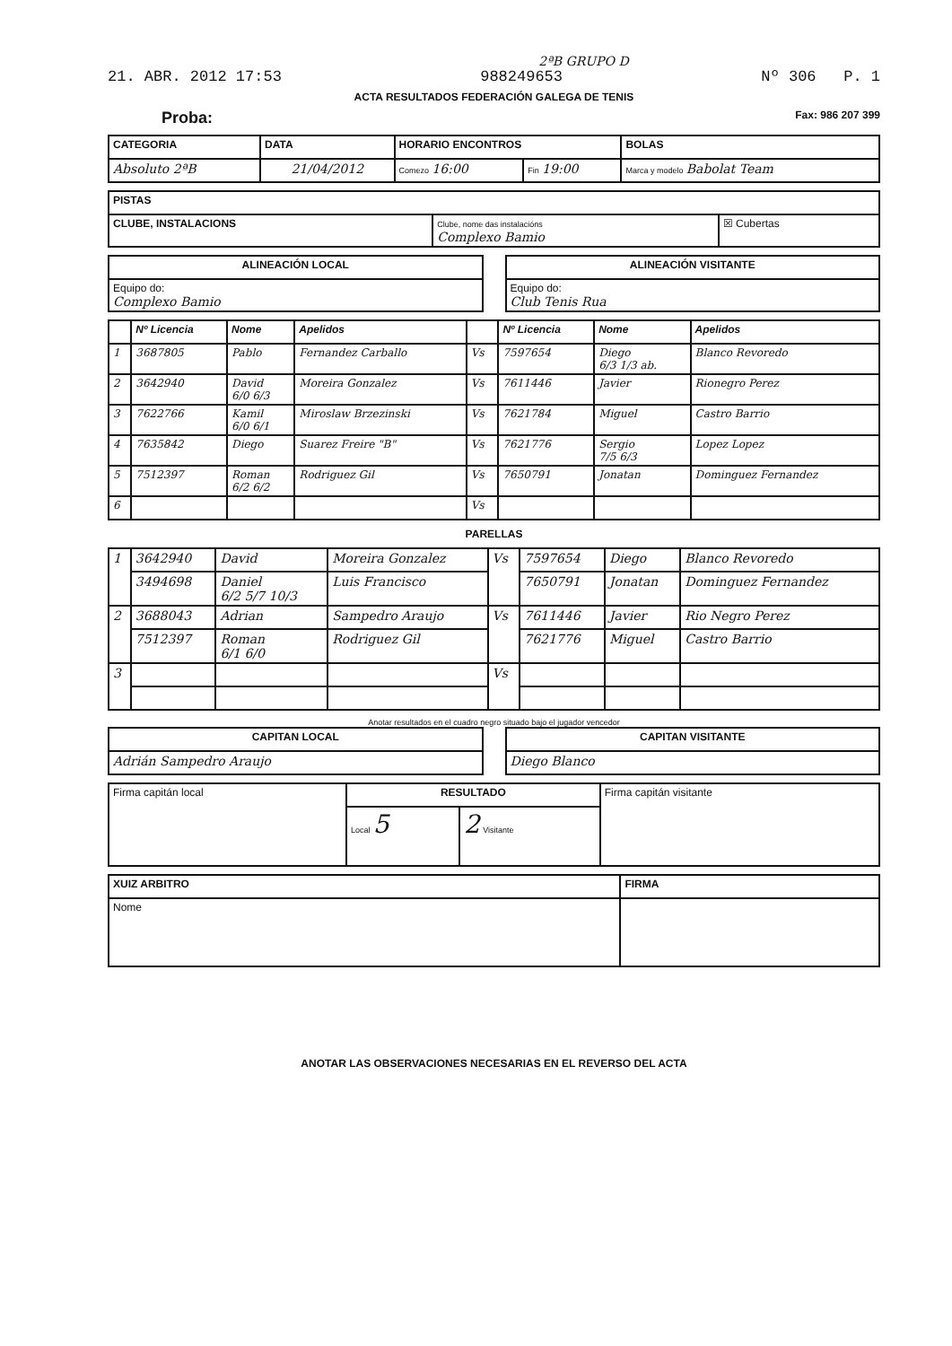2ªB GRUPO D
21. ABR. 2012 17:53 988249653 Nº 306 P. 1
ACTA RESULTADOS FEDERACIÓN GALEGA DE TENIS
Proba: Fax: 986 207 399
| CATEGORIA | DATA | HORARIO ENCONTROS | | BOLAS |
| --- | --- | --- | --- | --- |
| Absoluto 2ªB | 21/04/2012 | Comezo 16:00 | Fin 19:00 | Marca y modelo Babolat Team |
| PISTAS | | |
| --- | --- | --- |
| CLUBE, INSTALACIONS | Clube, nome das instalacións Complexo Bamio | ☒ Cubertas |
| ALINEACIÓN LOCAL |
| --- |
| Equipo do: Complexo Bamio |
| ALINEACIÓN VISITANTE |
| --- |
| Equipo do: Club Tenis Rua |
| | Nº Licencia | Nome | Apelidos | | Nº Licencia | Nome | Apelidos |
| --- | --- | --- | --- | --- | --- | --- | --- |
| 1 | 3687805 | Pablo | Fernandez Carballo | Vs | 7597654 | Diego 6/3 1/3 ab. | Blanco Revoredo |
| 2 | 3642940 | David 6/0 6/3 | Moreira Gonzalez | Vs | 7611446 | Javier | Rionegro Perez |
| 3 | 7622766 | Kamil 6/0 6/1 | Miroslaw Brzezinski | Vs | 7621784 | Miguel | Castro Barrio |
| 4 | 7635842 | Diego | Suarez Freire "B" | Vs | 7621776 | Sergio 7/5 6/3 | Lopez Lopez |
| 5 | 7512397 | Roman 6/2 6/2 | Rodriguez Gil | Vs | 7650791 | Jonatan | Dominguez Fernandez |
| 6 | | | | Vs | | | |
PARELLAS
| 1 | 3642940 | David | Moreira Gonzalez | Vs | 7597654 | Diego | Blanco Revoredo |
| | 3494698 | Daniel 6/2 5/7 10/3 | Luis Francisco | | 7650791 | Jonatan | Dominguez Fernandez |
| 2 | 3688043 | Adrian | Sampedro Araujo | Vs | 7611446 | Javier | Rio Negro Perez |
| | 7512397 | Roman 6/1 6/0 | Rodriguez Gil | | 7621776 | Miguel | Castro Barrio |
| 3 | | | | Vs | | | |
Anotar resultados en el cuadro negro situado bajo el jugador vencedor
| CAPITAN LOCAL |
| --- |
| Adrián Sampedro Araujo |
| CAPITAN VISITANTE |
| --- |
| Diego Blanco |
| Firma capitán local | RESULTADO | | Firma capitán visitante |
| | Local 5 | 2 Visitante | |
| XUIZ ARBITRO | FIRMA |
| --- | --- |
| Nome | |
ANOTAR LAS OBSERVACIONES NECESARIAS EN EL REVERSO DEL ACTA